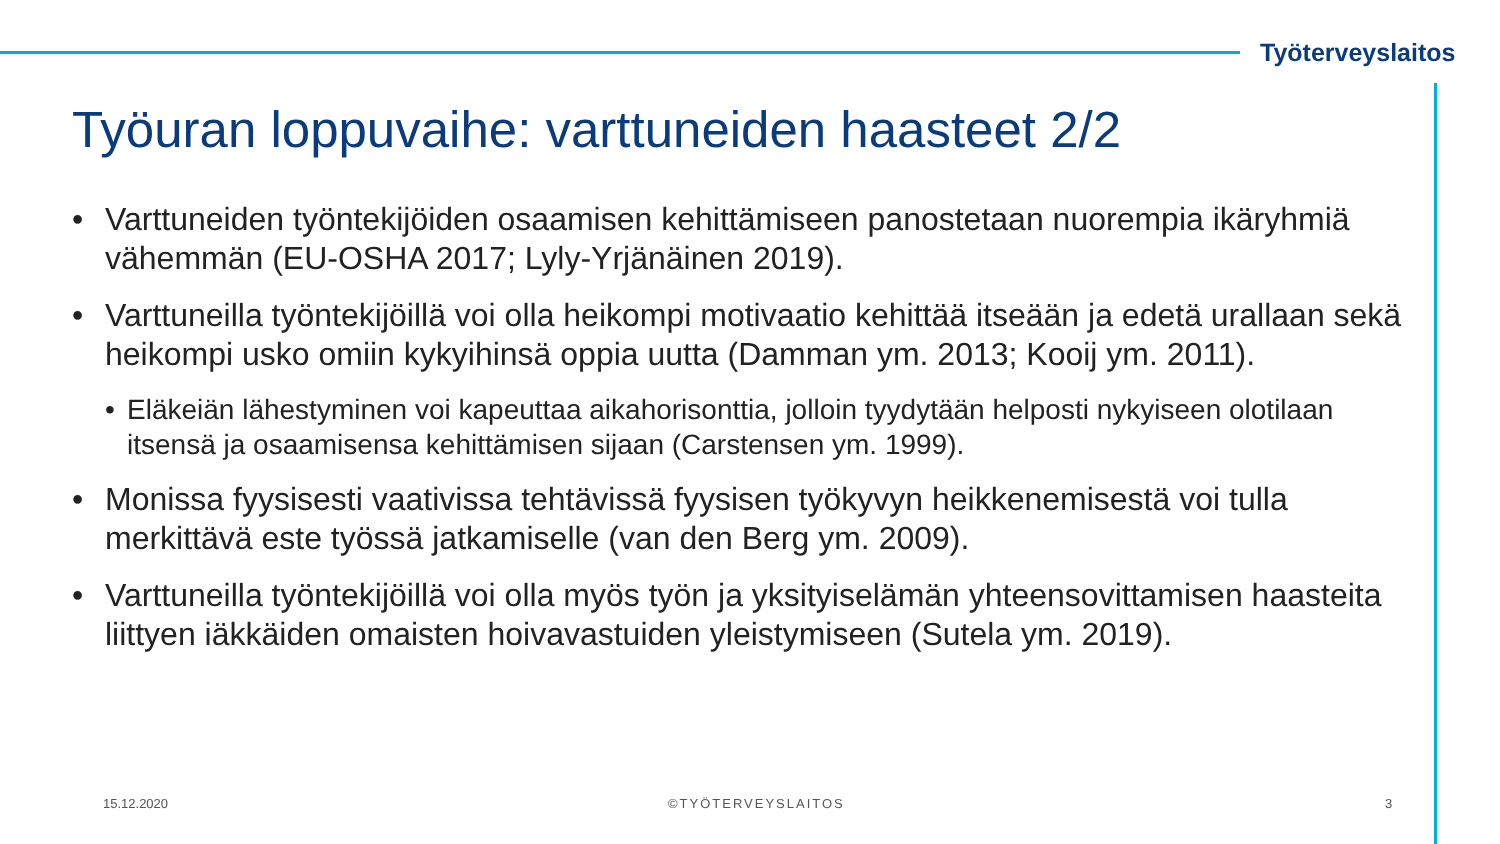Työterveyslaitos
Työuran loppuvaihe: varttuneiden haasteet 2/2
• Varttuneiden työntekijöiden osaamisen kehittämiseen panostetaan nuorempia ikäryhmiä vähemmän (EU-OSHA 2017; Lyly-Yrjänäinen 2019).
• Varttuneilla työntekijöillä voi olla heikompi motivaatio kehittää itseään ja edetä urallaan sekä heikompi usko omiin kykyihinsä oppia uutta (Damman ym. 2013; Kooij ym. 2011).
• Eläkeiän lähestyminen voi kapeuttaa aikahorisonttia, jolloin tyydytään helposti nykyiseen olotilaan itsensä ja osaamisensa kehittämisen sijaan (Carstensen ym. 1999).
• Monissa fyysisesti vaativissa tehtävissä fyysisen työkyvyn heikkenemisestä voi tulla merkittävä este työssä jatkamiselle (van den Berg ym. 2009).
• Varttuneilla työntekijöillä voi olla myös työn ja yksityiselämän yhteensovittamisen haasteita liittyen iäkkäiden omaisten hoivavastuiden yleistymiseen (Sutela ym. 2019).
15.12.2020 ©TYÖTERVEYSLAITOS 3